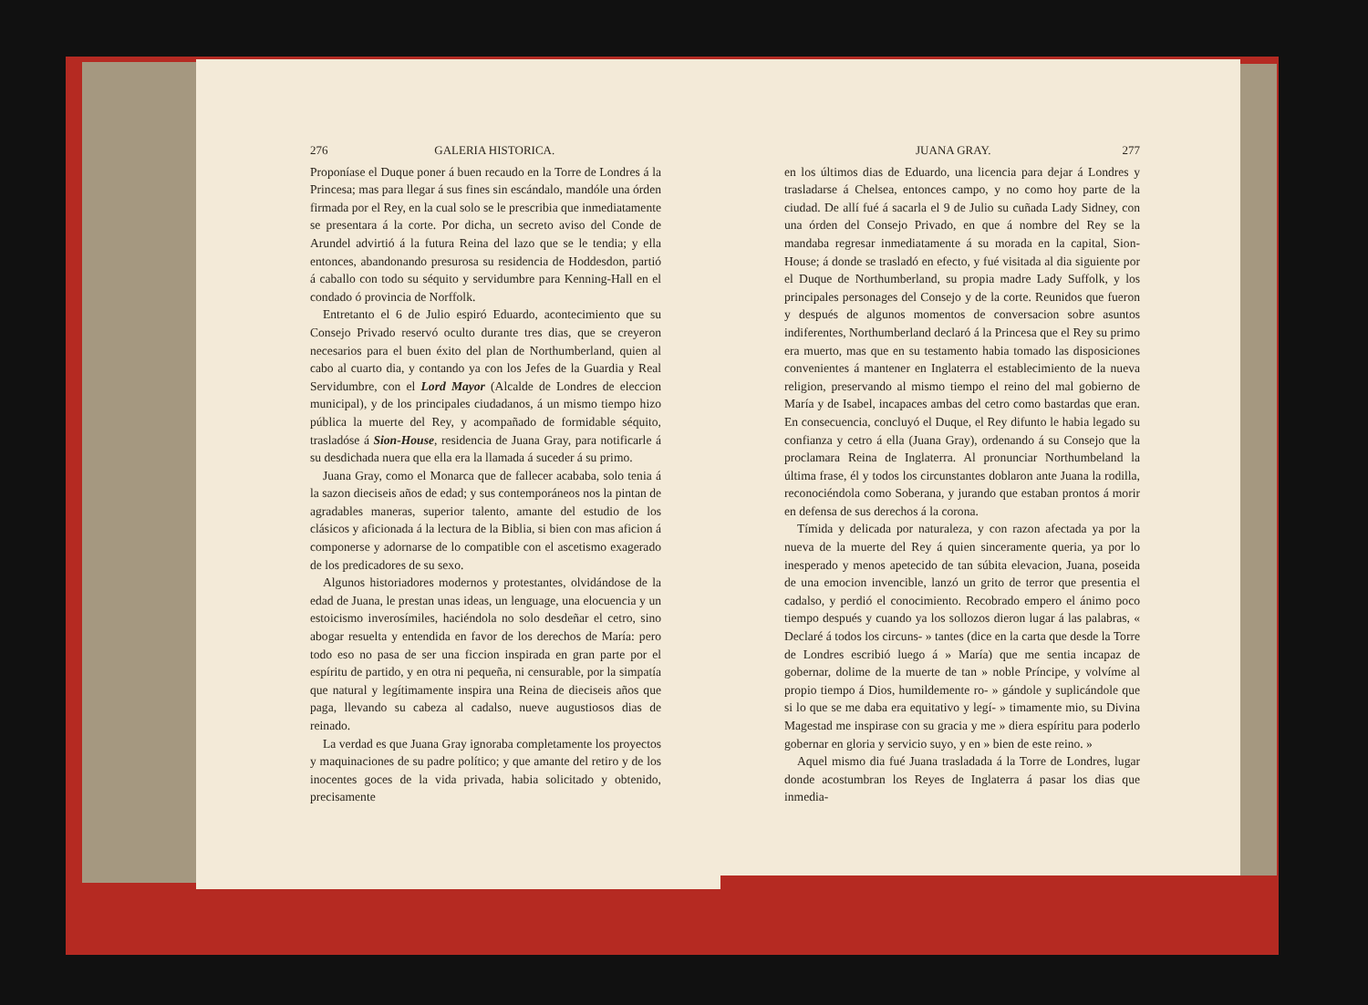276 GALERIA HISTORICA.
Proponíase el Duque poner á buen recaudo en la Torre de Londres á la Princesa; mas para llegar á sus fines sin escándalo, mandóle una órden firmada por el Rey, en la cual solo se le prescribia que inmediatamente se presentara á la corte. Por dicha, un secreto aviso del Conde de Arundel advirtió á la futura Reina del lazo que se le tendia; y ella entonces, abandonando presurosa su residencia de Hoddesdon, partió á caballo con todo su séquito y servidumbre para Kenning-Hall en el condado ó provincia de Norffolk.
Entretanto el 6 de Julio espiró Eduardo, acontecimiento que su Consejo Privado reservó oculto durante tres dias, que se creyeron necesarios para el buen éxito del plan de Northumberland, quien al cabo al cuarto dia, y contando ya con los Jefes de la Guardia y Real Servidumbre, con el Lord Mayor (Alcalde de Londres de eleccion municipal), y de los principales ciudadanos, á un mismo tiempo hizo pública la muerte del Rey, y acompañado de formidable séquito, trasladóse á Sion-House, residencia de Juana Gray, para notificarle á su desdichada nuera que ella era la llamada á suceder á su primo.
Juana Gray, como el Monarca que de fallecer acababa, solo tenia á la sazon dieciseis años de edad; y sus contemporáneos nos la pintan de agradables maneras, superior talento, amante del estudio de los clásicos y aficionada á la lectura de la Biblia, si bien con mas aficion á componerse y adornarse de lo compatible con el ascetismo exagerado de los predicadores de su sexo.
Algunos historiadores modernos y protestantes, olvidándose de la edad de Juana, le prestan unas ideas, un lenguage, una elocuencia y un estoicismo inverosímiles, haciéndola no solo desdeñar el cetro, sino abogar resuelta y entendida en favor de los derechos de María: pero todo eso no pasa de ser una ficcion inspirada en gran parte por el espíritu de partido, y en otra ni pequeña, ni censurable, por la simpatía que natural y legítimamente inspira una Reina de dieciseis años que paga, llevando su cabeza al cadalso, nueve augustiosos dias de reinado.
La verdad es que Juana Gray ignoraba completamente los proyectos y maquinaciones de su padre político; y que amante del retiro y de los inocentes goces de la vida privada, habia solicitado y obtenido, precisamente
JUANA GRAY. 277
en los últimos dias de Eduardo, una licencia para dejar á Londres y trasladarse á Chelsea, entonces campo, y no como hoy parte de la ciudad. De allí fué á sacarla el 9 de Julio su cuñada Lady Sidney, con una órden del Consejo Privado, en que á nombre del Rey se la mandaba regresar inmediatamente á su morada en la capital, Sion-House; á donde se trasladó en efecto, y fué visitada al dia siguiente por el Duque de Northumberland, su propia madre Lady Suffolk, y los principales personages del Consejo y de la corte. Reunidos que fueron y después de algunos momentos de conversacion sobre asuntos indiferentes, Northumberland declaró á la Princesa que el Rey su primo era muerto, mas que en su testamento habia tomado las disposiciones convenientes á mantener en Inglaterra el establecimiento de la nueva religion, preservando al mismo tiempo el reino del mal gobierno de María y de Isabel, incapaces ambas del cetro como bastardas que eran. En consecuencia, concluyó el Duque, el Rey difunto le habia legado su confianza y cetro á ella (Juana Gray), ordenando á su Consejo que la proclamara Reina de Inglaterra. Al pronunciar Northumbeland la última frase, él y todos los circunstantes doblaron ante Juana la rodilla, reconociéndola como Soberana, y jurando que estaban prontos á morir en defensa de sus derechos á la corona.
Tímida y delicada por naturaleza, y con razon afectada ya por la nueva de la muerte del Rey á quien sinceramente queria, ya por lo inesperado y menos apetecido de tan súbita elevacion, Juana, poseida de una emocion invencible, lanzó un grito de terror que presentia el cadalso, y perdió el conocimiento. Recobrado empero el ánimo poco tiempo después y cuando ya los sollozos dieron lugar á las palabras, « Declaré á todos los circuns- » tantes (dice en la carta que desde la Torre de Londres escribió luego á » María) que me sentia incapaz de gobernar, dolime de la muerte de tan » noble Príncipe, y volvíme al propio tiempo á Dios, humildemente ro- » gándole y suplicándole que si lo que se me daba era equitativo y legí- » timamente mio, su Divina Magestad me inspirase con su gracia y me » diera espíritu para poderlo gobernar en gloria y servicio suyo, y en » bien de este reino. »
Aquel mismo dia fué Juana trasladada á la Torre de Londres, lugar donde acostumbran los Reyes de Inglaterra á pasar los dias que inmedia-